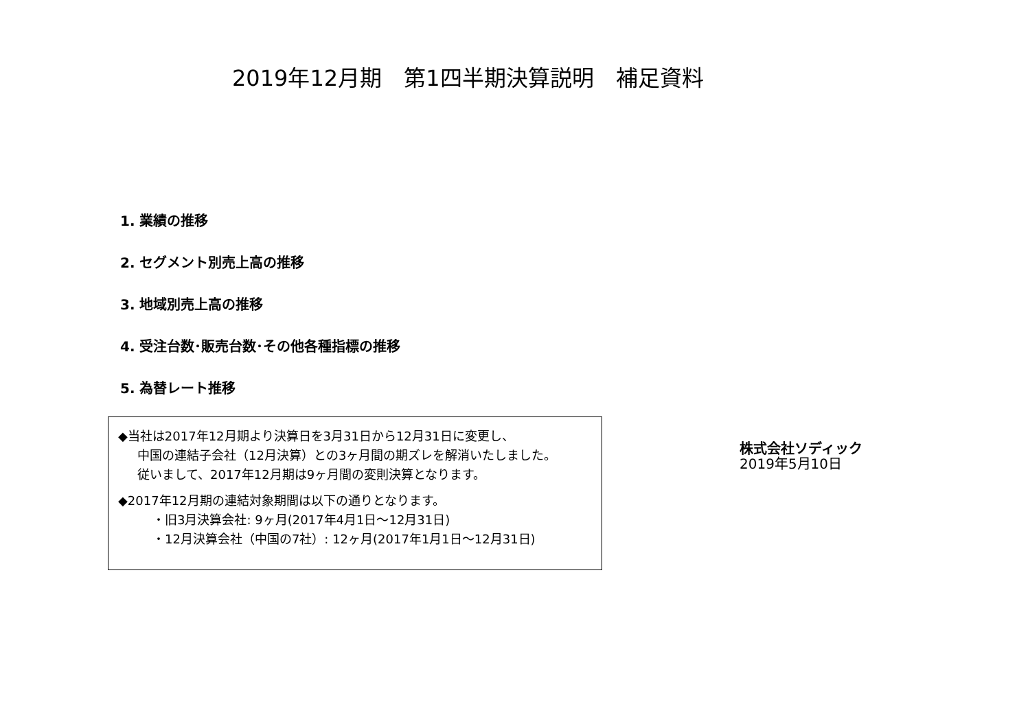2019年12月期　第1四半期決算説明　補足資料
1. 業績の推移
2. セグメント別売上高の推移
3. 地域別売上高の推移
4. 受注台数･販売台数･その他各種指標の推移
5. 為替レート推移
◆当社は2017年12月期より決算日を3月31日から12月31日に変更し、
中国の連結子会社（12月決算）との3ヶ月間の期ズレを解消いたしました。
従いまして、2017年12月期は9ヶ月間の変則決算となります。
◆2017年12月期の連結対象期間は以下の通りとなります。
・旧3月決算会社: 9ヶ月(2017年4月1日～12月31日)
・12月決算会社（中国の7社）: 12ヶ月(2017年1月1日～12月31日)
株式会社ソディック
2019年5月10日